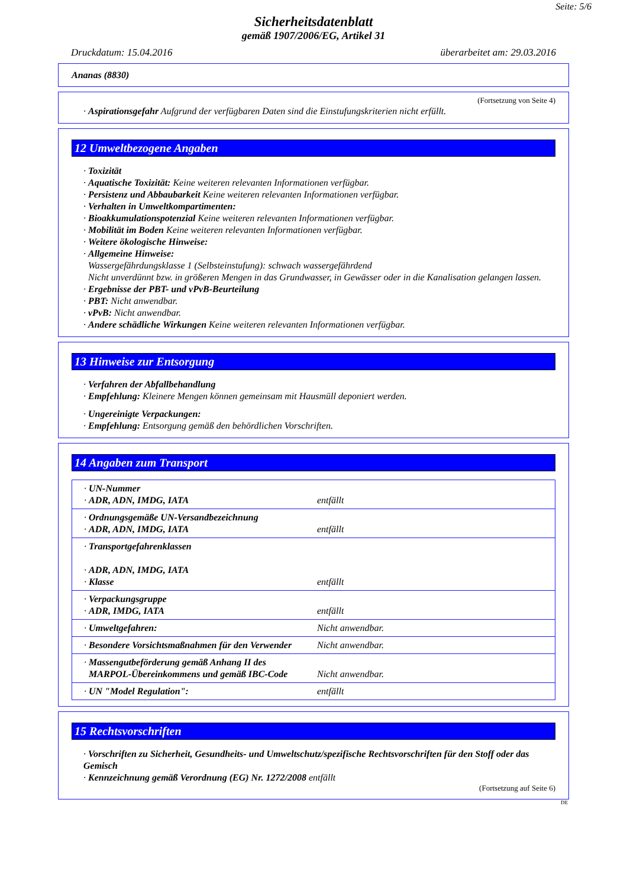Seite: 5/6
Sicherheitsdatenblatt
gemäß 1907/2006/EG, Artikel 31
Druckdatum: 15.04.2016 überarbeitet am: 29.03.2016
Ananas (8830)
(Fortsetzung von Seite 4)
· Aspirationsgefahr Aufgrund der verfügbaren Daten sind die Einstufungskriterien nicht erfüllt.
12 Umweltbezogene Angaben
· Toxizität
· Aquatische Toxizität: Keine weiteren relevanten Informationen verfügbar.
· Persistenz und Abbaubarkeit Keine weiteren relevanten Informationen verfügbar.
· Verhalten in Umweltkompartimenten:
· Bioakkumulationspotenzial Keine weiteren relevanten Informationen verfügbar.
· Mobilität im Boden Keine weiteren relevanten Informationen verfügbar.
· Weitere ökologische Hinweise:
· Allgemeine Hinweise:
Wassergefährdungsklasse 1 (Selbsteinstufung): schwach wassergefährdend
Nicht unverdünnt bzw. in größeren Mengen in das Grundwasser, in Gewässer oder in die Kanalisation gelangen lassen.
· Ergebnisse der PBT- und vPvB-Beurteilung
· PBT: Nicht anwendbar.
· vPvB: Nicht anwendbar.
· Andere schädliche Wirkungen Keine weiteren relevanten Informationen verfügbar.
13 Hinweise zur Entsorgung
· Verfahren der Abfallbehandlung
· Empfehlung: Kleinere Mengen können gemeinsam mit Hausmüll deponiert werden.
· Ungereinigte Verpackungen:
· Empfehlung: Entsorgung gemäß den behördlichen Vorschriften.
14 Angaben zum Transport
| · UN-Nummer · ADR, ADN, IMDG, IATA | entfällt |
| · Ordnungsgemäße UN-Versandbezeichnung · ADR, ADN, IMDG, IATA | entfällt |
| · Transportgefahrenklassen · ADR, ADN, IMDG, IATA · Klasse | entfällt |
| · Verpackungsgruppe · ADR, IMDG, IATA | entfällt |
| · Umweltgefahren: | Nicht anwendbar. |
| · Besondere Vorsichtsmaßnahmen für den Verwender | Nicht anwendbar. |
| · Massengutbeförderung gemäß Anhang II des MARPOL-Übereinkommens und gemäß IBC-Code | Nicht anwendbar. |
| · UN "Model Regulation": | entfällt |
15 Rechtsvorschriften
· Vorschriften zu Sicherheit, Gesundheits- und Umweltschutz/spezifische Rechtsvorschriften für den Stoff oder das Gemisch
· Kennzeichnung gemäß Verordnung (EG) Nr. 1272/2008 entfällt
(Fortsetzung auf Seite 6)
DE